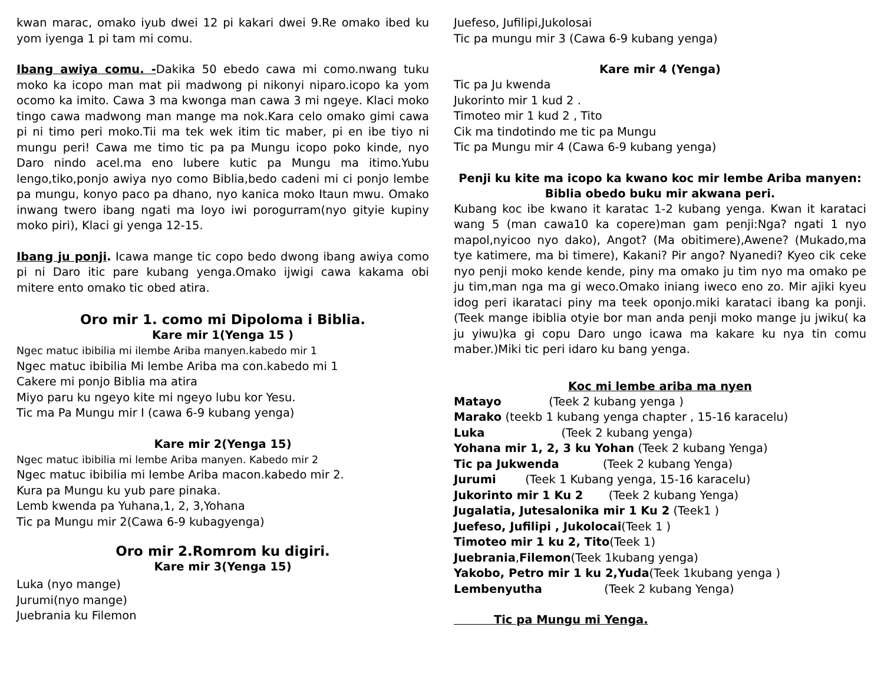kwan marac, omako iyub dwei 12 pi kakari dwei 9.Re omako ibed ku yom iyenga 1 pi tam mi comu.
Ibang awiya comu. -Dakika 50 ebedo cawa mi como.nwang tuku moko ka icopo man mat pii madwong pi nikonyi niparo.icopo ka yom ocomo ka imito. Cawa 3 ma kwonga man cawa 3 mi ngeye. Klaci moko tingo cawa madwong man mange ma nok.Kara celo omako gimi cawa pi ni timo peri moko.Tii ma tek wek itim tic maber, pi en ibe tiyo ni mungu peri! Cawa me timo tic pa pa Mungu icopo poko kinde, nyo Daro nindo acel.ma eno lubere kutic pa Mungu ma itimo.Yubu lengo,tiko,ponjo awiya nyo como Biblia,bedo cadeni mi ci ponjo lembe pa mungu, konyo paco pa dhano, nyo kanica moko Itaun mwu. Omako inwang twero ibang ngati ma loyo iwi porogurram(nyo gityie kupiny moko piri), Klaci gi yenga 12-15.
Ibang ju ponji. Icawa mange tic copo bedo dwong ibang awiya como pi ni Daro itic pare kubang yenga.Omako ijwigi cawa kakama obi mitere ento omako tic obed atira.
Oro mir 1. como mi Dipoloma i Biblia.
Kare mir 1(Yenga 15 )
Ngec matuc ibibilia mi ilembe Ariba manyen.kabedo mir 1
Ngec matuc ibibilia Mi lembe Ariba ma con.kabedo mi 1
Cakere mi ponjo Biblia ma atira
Miyo paru ku ngeyo kite mi ngeyo lubu kor Yesu.
Tic ma Pa Mungu mir I (cawa 6-9 kubang yenga)
Kare mir 2(Yenga 15)
Ngec matuc ibibilia mi lembe Ariba manyen. Kabedo mir 2
Ngec matuc ibibilia mi lembe Ariba macon.kabedo mir 2.
Kura pa Mungu ku yub pare pinaka.
Lemb kwenda pa Yuhana,1, 2, 3,Yohana
Tic pa Mungu mir 2(Cawa 6-9 kubagyenga)
Oro mir 2.Romrom ku digiri.
Kare mir 3(Yenga 15)
Luka (nyo mange)
Jurumi(nyo mange)
Juebrania ku Filemon
Juefeso, Jufilipi,Jukolosai
Tic pa mungu mir 3 (Cawa 6-9 kubang yenga)
Kare mir 4 (Yenga)
Tic pa Ju kwenda
Jukorinto mir 1 kud 2 .
Timoteo mir 1 kud 2 , Tito
Cik ma tindotindo me tic pa Mungu
Tic pa Mungu mir 4 (Cawa 6-9 kubang yenga)
Penji ku kite ma icopo ka kwano koc mir lembe Ariba manyen: Biblia obedo buku mir akwana peri.
Kubang koc ibe kwano it karatac 1-2 kubang yenga. Kwan it karataci wang 5 (man cawa10 ka copere)man gam penji:Nga? ngati 1 nyo mapol,nyicoo nyo dako), Angot? (Ma obitimere),Awene? (Mukado,ma tye katimere, ma bi timere), Kakani? Pir ango? Nyanedi? Kyeo cik ceke nyo penji moko kende kende, piny ma omako ju tim nyo ma omako pe ju tim,man nga ma gi weco.Omako iniang iweco eno zo. Mir ajiki kyeu idog peri ikarataci piny ma teek oponjo.miki karataci ibang ka ponji.(Teek mange ibiblia otyie bor man anda penji moko mange ju jwiku( ka ju yiwu)ka gi copu Daro ungo icawa ma kakare ku nya tin comu maber.)Miki tic peri idaro ku bang yenga.
Koc mi lembe ariba ma nyen
Matayo (Teek 2 kubang yenga )
Marako (teekb 1 kubang yenga chapter , 15-16 karacelu)
Luka (Teek 2 kubang yenga)
Yohana mir 1, 2, 3 ku Yohan (Teek 2 kubang Yenga)
Tic pa Jukwenda (Teek 2 kubang Yenga)
Jurumi (Teek 1 Kubang yenga, 15-16 karacelu)
Jukorinto mir 1 Ku 2 (Teek 2 kubang Yenga)
Jugalatia, Jutesalonika mir 1 Ku 2 (Teek1 )
Juefeso, Jufilipi , Jukolocai(Teek 1 )
Timoteo mir 1 ku 2, Tito(Teek 1)
Juebrania,Filemon(Teek 1kubang yenga)
Yakobo, Petro mir 1 ku 2,Yuda(Teek 1kubang yenga )
Lembenyutha (Teek 2 kubang Yenga)
Tic pa Mungu mi Yenga.